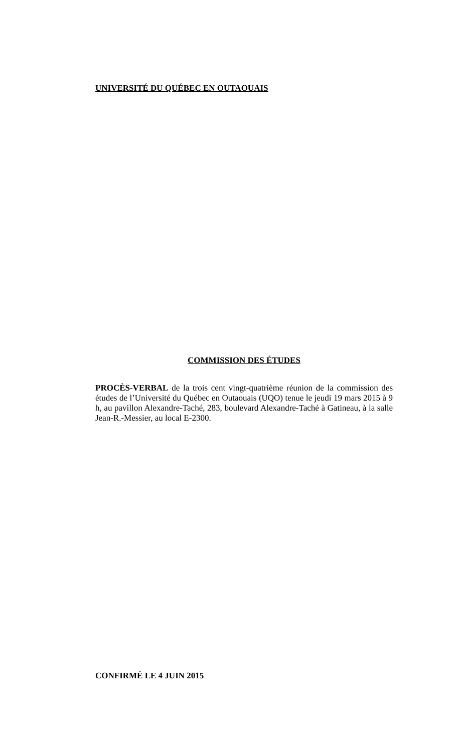UNIVERSITÉ DU QUÉBEC EN OUTAOUAIS
COMMISSION DES ÉTUDES
PROCÈS-VERBAL de la trois cent vingt-quatrième réunion de la commission des études de l’Université du Québec en Outaouais (UQO) tenue le jeudi 19 mars 2015 à 9 h, au pavillon Alexandre-Taché, 283, boulevard Alexandre-Taché à Gatineau, à la salle Jean-R.-Messier, au local E-2300.
CONFIRMÉ LE 4 JUIN 2015